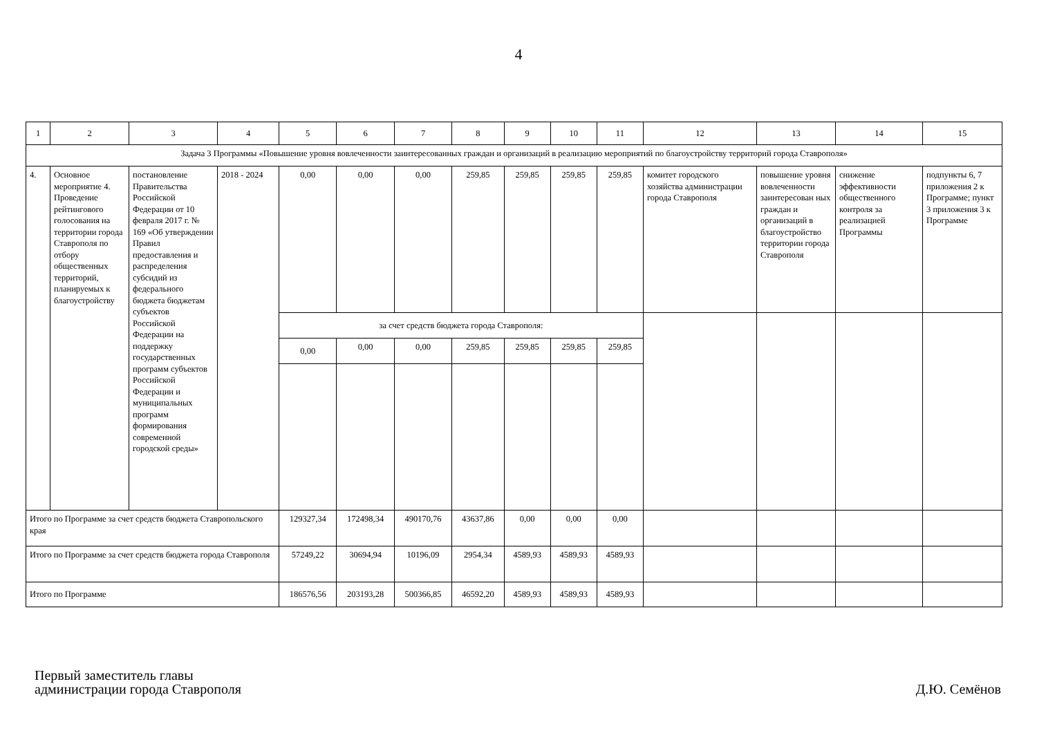4
| 1 | 2 | 3 | 4 | 5 | 6 | 7 | 8 | 9 | 10 | 11 | 12 | 13 | 14 | 15 |
| Задача 3 Программы «Повышение уровня вовлеченности заинтересованных граждан и организаций в реализацию мероприятий по благоустройству территорий города Ставрополя» | | | | | | | | | | | | | | |
| 4. | Основное мероприятие 4. Проведение рейтингового голосования на территории города Ставрополя по отбору общественных территорий, планируемых к благоустройству | постановление Правительства Российской Федерации от 10 февраля 2017 г. № 169 «Об утверждении Правил предоставления и распределения субсидий из федерального бюджета бюджетам субъектов Российской Федерации на поддержку государственных программ субъектов Российской Федерации и муниципальных программ формирования современной городской среды» | 2018 - 2024 | 0,00 | 0,00 | 0,00 | 259,85 | 259,85 | 259,85 | 259,85 | комитет городского хозяйства администрации города Ставрополя | повышение уровня вовлеченности заинтересован ных граждан и организаций в благоустройство территории города Ставрополя | снижение эффективности общественного контроля за реализацией Программы | подпункты 6, 7 приложения 2 к Программе; пункт 3 приложения 3 к Программе |
| | | | | за счет средств бюджета города Ставрополя: | | | | | | | | | | |
| | | | | 0,00 | 0,00 | 0,00 | 259,85 | 259,85 | 259,85 | 259,85 | | | | |
| Итого по Программе за счет средств бюджета Ставропольского края | | | | 129327,34 | 172498,34 | 490170,76 | 43637,86 | 0,00 | 0,00 | 0,00 | | | | |
| Итого по Программе за счет средств бюджета города Ставрополя | | | | 57249,22 | 30694,94 | 10196,09 | 2954,34 | 4589,93 | 4589,93 | 4589,93 | | | | |
| Итого по Программе | | | | 186576,56 | 203193,28 | 500366,85 | 46592,20 | 4589,93 | 4589,93 | 4589,93 | | | | |
Первый заместитель главы
администрации города Ставрополя
Д.Ю. Семёнов